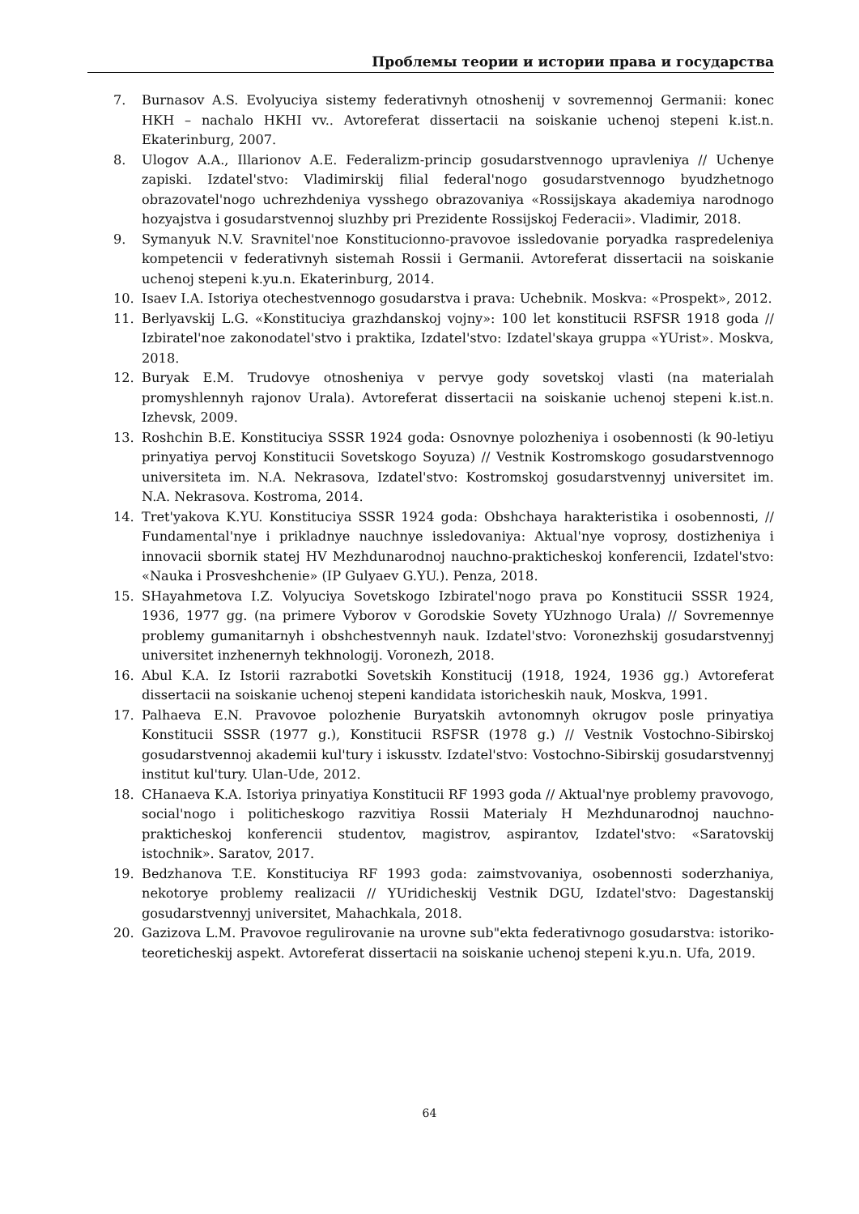Проблемы теории и истории права и государства
7. Burnasov A.S. Evolyuciya sistemy federativnyh otnoshenij v sovremennoj Germanii: konec HKH – nachalo HKHI vv.. Avtoreferat dissertacii na soiskanie uchenoj stepeni k.ist.n. Ekaterinburg, 2007.
8. Ulogov A.A., Illarionov A.E. Federalizm-princip gosudarstvennogo upravleniya // Uchenye zapiski. Izdatel'stvo: Vladimirskij filial federal'nogo gosudarstvennogo byudzhetnogo obrazovatel'nogo uchrezhdeniya vysshego obrazovaniya «Rossijskaya akademiya narodnogo hozyajstva i gosudarstvennoj sluzhby pri Prezidente Rossijskoj Federacii». Vladimir, 2018.
9. Symanyuk N.V. Sravnitel'noe Konstitucionno-pravovoe issledovanie poryadka raspre­deleniya kompetencii v federativnyh sistemah Rossii i Germanii. Avtoreferat dissertacii na soiskanie uchenoj stepeni k.yu.n. Ekaterinburg, 2014.
10. Isaev I.A. Istoriya otechestvennogo gosudarstva i prava: Uchebnik. Moskva: «Prospekt», 2012.
11. Berlyavskij L.G. «Konstituciya grazhdanskoj vojny»: 100 let konstitucii RSFSR 1918 goda // Izbiratel'noe zakonodatel'stvo i praktika, Izdatel'stvo: Izdatel'skaya gruppa «YUrist». Moskva, 2018.
12. Buryak E.M. Trudovye otnosheniya v pervye gody sovetskoj vlasti (na materialah promyshlennyh rajonov Urala). Avtoreferat dissertacii na soiskanie uchenoj stepeni k.ist.n. Izhevsk, 2009.
13. Roshchin B.E. Konstituciya SSSR 1924 goda: Osnovnye polozheniya i osobennosti (k 90-letiyu prinyatiya pervoj Konstitucii Sovetskogo Soyuza) // Vestnik Kostromskogo gosu­darstvennogo universiteta im. N.A. Nekrasova, Izdatel'stvo: Kostromskoj gosudarstven­nyj universitet im. N.A. Nekrasova. Kostroma, 2014.
14. Tret'yakova K.YU. Konstituciya SSSR 1924 goda: Obshchaya harakteristika i osobenno­sti, // Fundamental'nye i prikladnye nauchnye issledovaniya: Aktual'nye voprosy, dosti­zheniya i innovacii sbornik statej HV Mezhdunarodnoj nauchno-prakticheskoj konfer­encii, Izdatel'stvo: «Nauka i Prosveshchenie» (IP Gulyaev G.YU.). Penza, 2018.
15. SHayahmetova I.Z. Volyuciya Sovetskogo Izbiratel'nogo prava po Konstitucii SSSR 1924, 1936, 1977 gg. (na primere Vyborov v Gorodskie Sovety YUzhnogo Urala) // Sovremen­nye problemy gumanitarnyh i obshchestvennyh nauk. Izdatel'stvo: Voronezhskij gosu­darstvennyj universitet inzhenernyh tekhnologij. Voronezh, 2018.
16. Abul K.A. Iz Istorii razrabotki Sovetskih Konstitucij (1918, 1924, 1936 gg.) Avtoreferat dissertacii na soiskanie uchenoj stepeni kandidata istoricheskih nauk, Moskva, 1991.
17. Palhaeva E.N. Pravovoe polozhenie Buryatskih avtonomnyh okrugov posle prinyatiya Konstitucii SSSR (1977 g.), Konstitucii RSFSR (1978 g.) // Vestnik Vostochno-Sibirskoj gosudarstvennoj akademii kul'tury i iskusstv. Izdatel'stvo: Vostochno-Sibirskij gosudar­stvennyj institut kul'tury. Ulan-Ude, 2012.
18. CHanaeva K.A. Istoriya prinyatiya Konstitucii RF 1993 goda // Aktual'nye problemy pravovogo, social'nogo i politicheskogo razvitiya Rossii Materialy H Mezhdunarodnoj nauchno-prakticheskoj konferencii studentov, magistrov, aspirantov, Izdatel'stvo: «Sara­tovskij istochnik». Saratov, 2017.
19. Bedzhanova T.E. Konstituciya RF 1993 goda: zaimstvovaniya, osobennosti soderzha­niya, nekotorye problemy realizacii // YUridicheskij Vestnik DGU, Izdatel'stvo: Dage­stanskij gosudarstvennyj universitet, Mahachkala, 2018.
20. Gazizova L.M. Pravovoe regulirovanie na urovne sub"ekta federativnogo gosudarstva: is­toriko-teoreticheskij aspekt. Avtoreferat dissertacii na soiskanie uchenoj stepeni k.yu.n. Ufa, 2019.
64